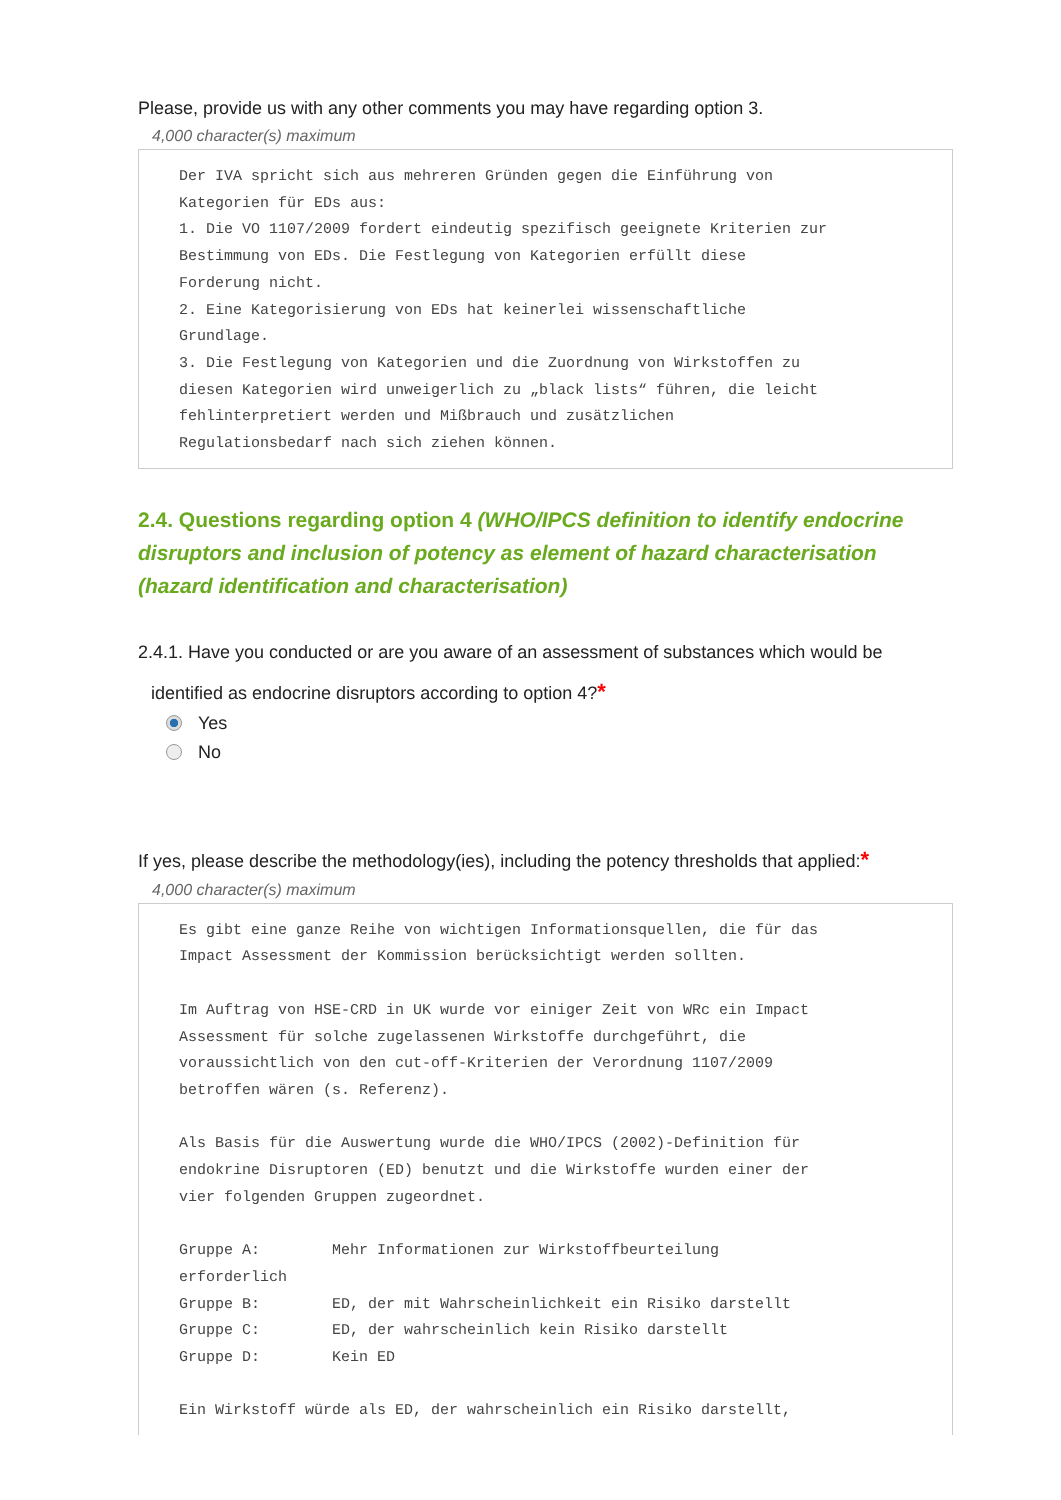Please, provide us with any other comments you may have regarding option 3.
4,000 character(s) maximum
Der IVA spricht sich aus mehreren Gründen gegen die Einführung von Kategorien für EDs aus: 1. Die VO 1107/2009 fordert eindeutig spezifisch geeignete Kriterien zur Bestimmung von EDs. Die Festlegung von Kategorien erfüllt diese Forderung nicht. 2. Eine Kategorisierung von EDs hat keinerlei wissenschaftliche Grundlage. 3. Die Festlegung von Kategorien und die Zuordnung von Wirkstoffen zu diesen Kategorien wird unweigerlich zu „black lists“ führen, die leicht fehlinterpretiert werden und Mißbrauch und zusätzlichen Regulationsbedarf nach sich ziehen können.
2.4. Questions regarding option 4 (WHO/IPCS definition to identify endocrine disruptors and inclusion of potency as element of hazard characterisation (hazard identification and characterisation)
2.4.1. Have you conducted or are you aware of an assessment of substances which would be
identified as endocrine disruptors according to option 4?*
Yes
No
If yes, please describe the methodology(ies), including the potency thresholds that applied:*
4,000 character(s) maximum
Es gibt eine ganze Reihe von wichtigen Informationsquellen, die für das Impact Assessment der Kommission berücksichtigt werden sollten. Im Auftrag von HSE-CRD in UK wurde vor einiger Zeit von WRc ein Impact Assessment für solche zugelassenen Wirkstoffe durchgeführt, die voraussichtlich von den cut-off-Kriterien der Verordnung 1107/2009 betroffen wären (s. Referenz). Als Basis für die Auswertung wurde die WHO/IPCS (2002)-Definition für endokrine Disruptoren (ED) benutzt und die Wirkstoffe wurden einer der vier folgenden Gruppen zugeordnet. Gruppe A: Mehr Informationen zur Wirkstoffbeurteilung erforderlich Gruppe B: ED, der mit Wahrscheinlichkeit ein Risiko darstellt Gruppe C: ED, der wahrscheinlich kein Risiko darstellt Gruppe D: Kein ED Ein Wirkstoff würde als ED, der wahrscheinlich ein Risiko darstellt,